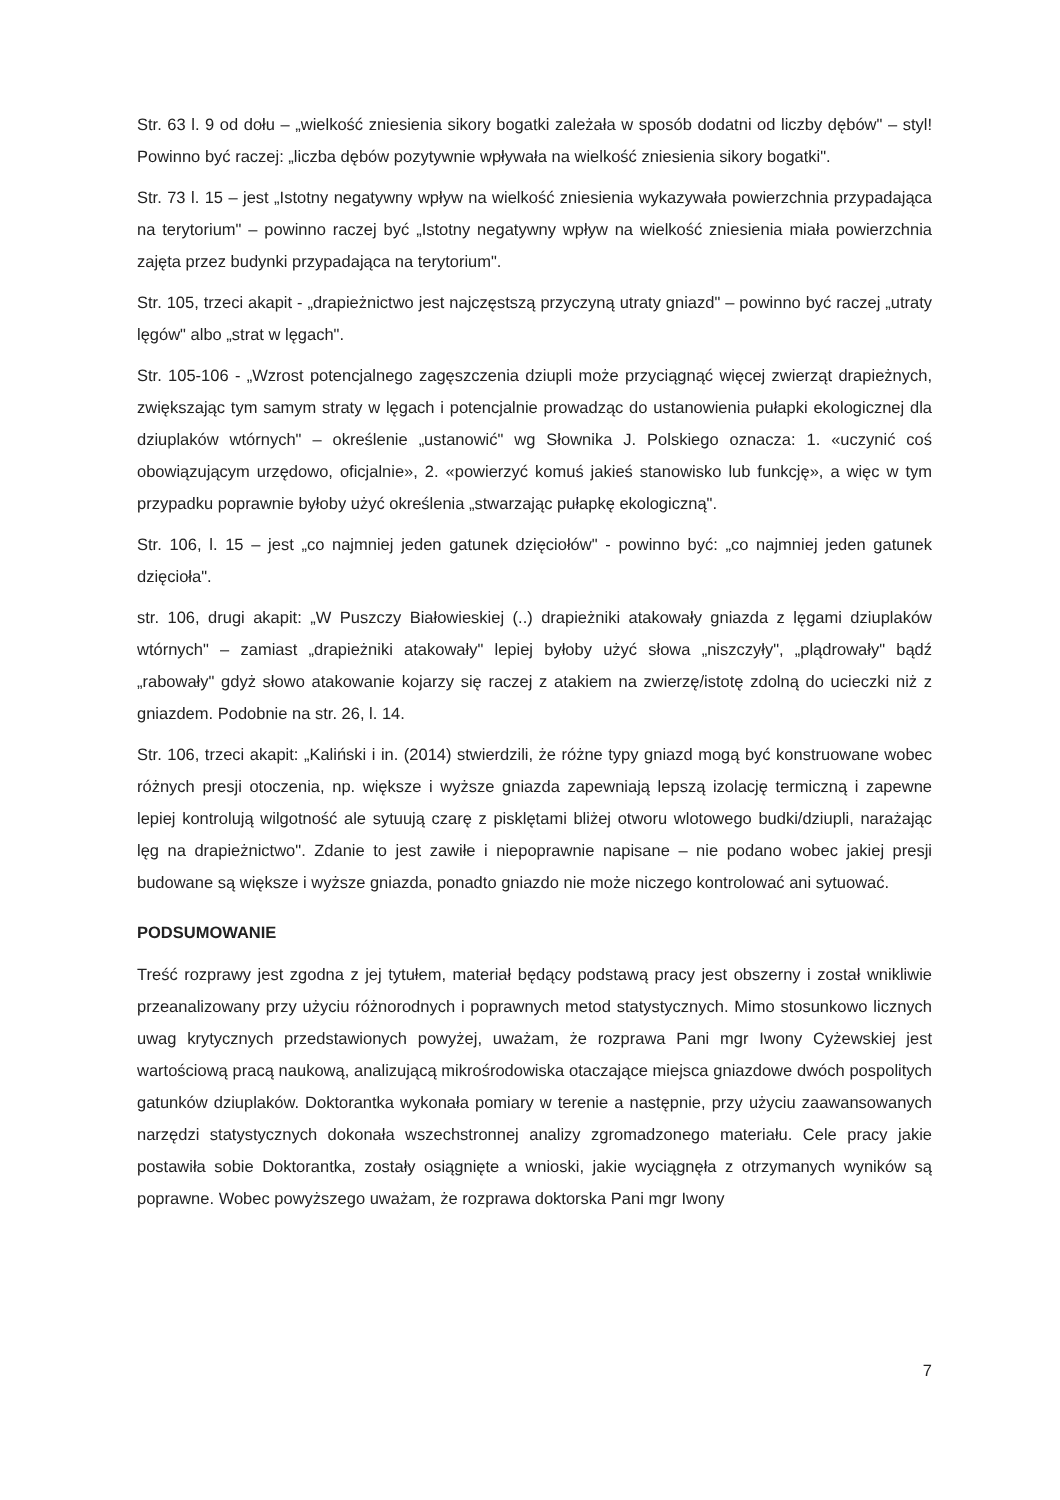Str. 63 l. 9 od dołu – „wielkość zniesienia sikory bogatki zależała w sposób dodatni od liczby dębów" – styl! Powinno być raczej: „liczba dębów pozytywnie wpływała na wielkość zniesienia sikory bogatki".
Str. 73 l. 15 – jest „Istotny negatywny wpływ na wielkość zniesienia wykazywała powierzchnia przypadająca na terytorium" – powinno raczej być „Istotny negatywny wpływ na wielkość zniesienia miała powierzchnia zajęta przez budynki przypadająca na terytorium".
Str. 105, trzeci akapit - „drapieżnictwo jest najczęstszą przyczyną utraty gniazd" – powinno być raczej „utraty lęgów" albo „strat w lęgach".
Str. 105-106 - „Wzrost potencjalnego zagęszczenia dziupli może przyciągnąć więcej zwierząt drapieżnych, zwiększając tym samym straty w lęgach i potencjalnie prowadząc do ustanowienia pułapki ekologicznej dla dziuplaków wtórnych" – określenie „ustanowić" wg Słownika J. Polskiego oznacza: 1. «uczynić coś obowiązującym urzędowo, oficjalnie», 2. «powierzyć komuś jakieś stanowisko lub funkcję», a więc w tym przypadku poprawnie byłoby użyć określenia „stwarzając pułapkę ekologiczną".
Str. 106, l. 15 – jest „co najmniej jeden gatunek dzięciołów" - powinno być: „co najmniej jeden gatunek dzięcioła".
str. 106, drugi akapit: „W Puszczy Białowieskiej (..) drapieżniki atakowały gniazda z lęgami dziuplaków wtórnych" – zamiast „drapieżniki atakowały" lepiej byłoby użyć słowa „niszczyły", „plądrowały" bądź „rabowały" gdyż słowo atakowanie kojarzy się raczej z atakiem na zwierzę/istotę zdolną do ucieczki niż z gniazdem. Podobnie na str. 26, l. 14.
Str. 106, trzeci akapit: „Kaliński i in. (2014) stwierdzili, że różne typy gniazd mogą być konstruowane wobec różnych presji otoczenia, np. większe i wyższe gniazda zapewniają lepszą izolację termiczną i zapewne lepiej kontrolują wilgotność ale sytuują czarę z pisklętami bliżej otworu wlotowego budki/dziupli, narażając lęg na drapieżnictwo". Zdanie to jest zawiłe i niepoprawnie napisane – nie podano wobec jakiej presji budowane są większe i wyższe gniazda, ponadto gniazdo nie może niczego kontrolować ani sytuować.
PODSUMOWANIE
Treść rozprawy jest zgodna z jej tytułem, materiał będący podstawą pracy jest obszerny i został wnikliwie przeanalizowany przy użyciu różnorodnych i poprawnych metod statystycznych. Mimo stosunkowo licznych uwag krytycznych przedstawionych powyżej, uważam, że rozprawa Pani mgr Iwony Cyżewskiej jest wartościową pracą naukową, analizującą mikrośrodowiska otaczające miejsca gniazdowe dwóch pospolitych gatunków dziuplaków. Doktorantka wykonała pomiary w terenie a następnie, przy użyciu zaawansowanych narzędzi statystycznych dokonała wszechstronnej analizy zgromadzonego materiału. Cele pracy jakie postawiła sobie Doktorantka, zostały osiągnięte a wnioski, jakie wyciągnęła z otrzymanych wyników są poprawne. Wobec powyższego uważam, że rozprawa doktorska Pani mgr Iwony
7